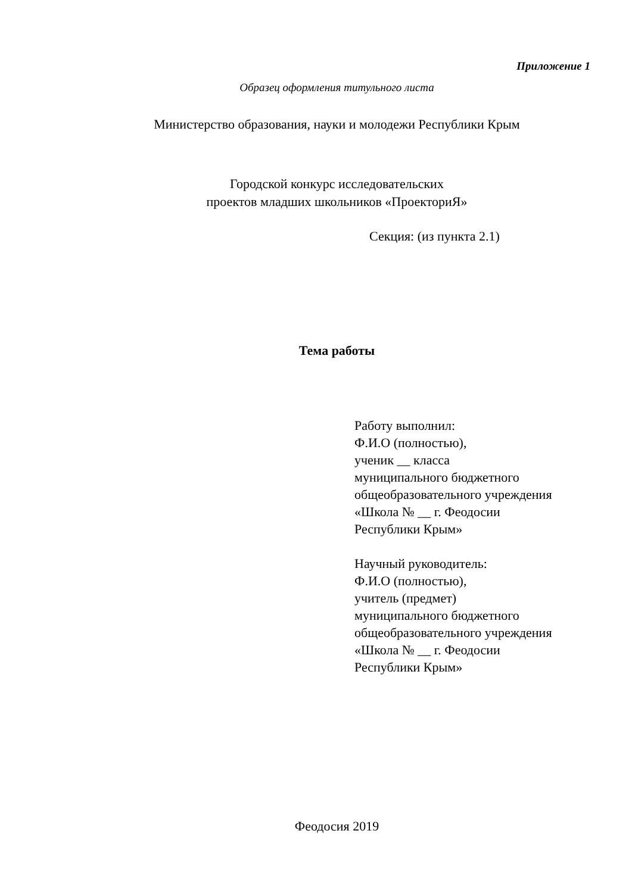Приложение 1
Образец оформления титульного листа
Министерство образования, науки и молодежи Республики Крым
Городской конкурс исследовательских
проектов младших школьников «ПроекториЯ»
Секция: (из пункта 2.1)
Тема работы
Работу выполнил:
Ф.И.О (полностью),
ученик __ класса
муниципального бюджетного
общеобразовательного учреждения
«Школа № __ г. Феодосии
Республики Крым»
Научный руководитель:
Ф.И.О (полностью),
учитель (предмет)
муниципального бюджетного
общеобразовательного учреждения
«Школа № __ г. Феодосии
Республики Крым»
Феодосия 2019